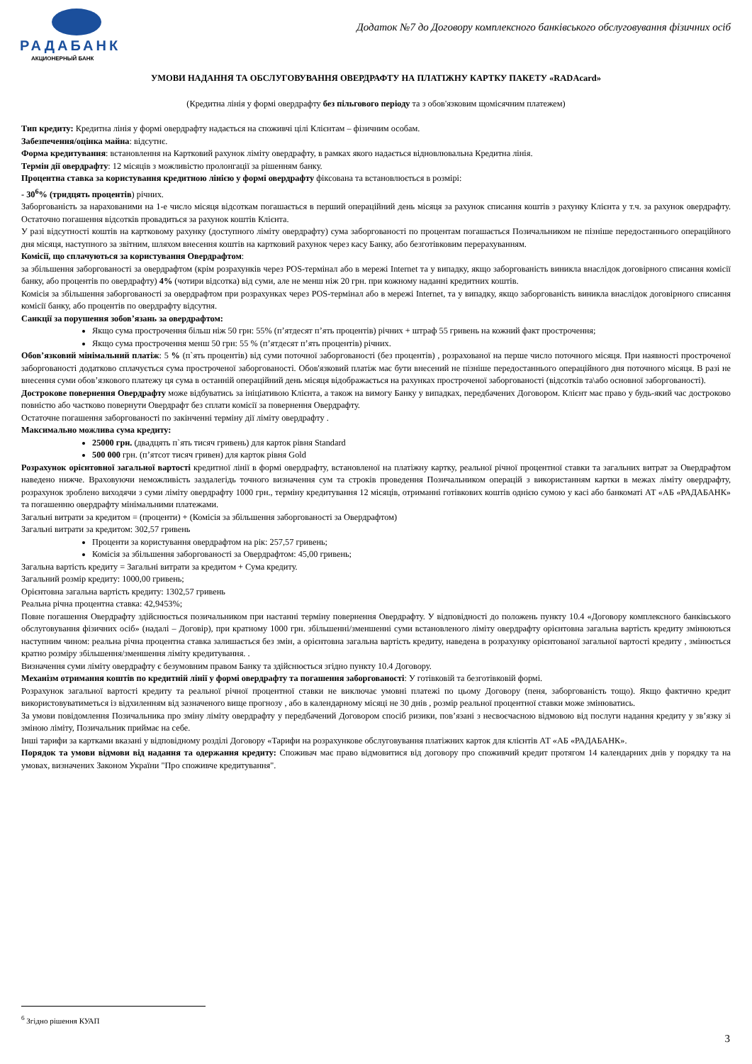РАДАБАНК
АКЦИОНЕРНЫЙ БАНК
Додаток №7 до Договору комплексного банківського обслуговування фізичних осіб
УМОВИ НАДАННЯ ТА ОБСЛУГОВУВАННЯ ОВЕРДРАФТУ НА ПЛАТІЖНУ КАРТКУ ПАКЕТУ «RADAcard»
(Кредитна лінія у формі овердрафту без пільгового періоду та з обов'язковим щомісячним платежем)
Тип кредиту: Кредитна лінія у формі овердрафту надається на споживчі цілі Клієнтам – фізичним особам.
Забезпечення/оцінка майна: відсутнє.
Форма кредитування: встановлення на Картковий рахунок ліміту овердрафту, в рамках якого надається відновлювальна Кредитна лінія.
Термін дії овердрафту: 12 місяців з можливістю пролонгації за рішенням банку.
Процентна ставка за користування кредитною лінією у формі овердрафту фіксована та встановлюється в розмірі:
- 30<sup>6</sup>% (тридцять процентів) річних.
Заборгованість за нарахованими на 1-е число місяця відсоткам погашається в перший операційний день місяця за рахунок списання коштів з рахунку Клієнта у т.ч. за рахунок овердрафту. Остаточно погашення відсотків провадиться за рахунок коштів Клієнта.
У разі відсутності коштів на картковому рахунку (доступного ліміту овердрафту) сума заборгованості по процентам погашається Позичальником не пізніше передостаннього операційного дня місяця, наступного за звітним, шляхом внесення коштів на картковий рахунок через касу Банку, або безготівковим перерахуванням.
Комісії, що сплачуються за користування Овердрафтом:
за збільшення заборгованості за овердрафтом (крім розрахунків через POS-термінал або в мережі Internet та у випадку, якщо заборгованість виникла внаслідок договірного списання комісії банку, або процентів по овердрафту) 4% (чотири відсотка) від суми, але не менш ніж 20 грн. при кожному наданні кредитних коштів.
Комісія за збільшення заборгованості за овердрафтом при розрахунках через POS-термінал або в мережі Internet, та у випадку, якщо заборгованість виникла внаслідок договірного списання комісії банку, або процентів по овердрафту відсутня.
Санкції за порушення зобов’язань за овердрафтом:
Якщо сума прострочення більш ніж 50 грн: 55% (п’ятдесят п’ять процентів) річних + штраф 55 гривень на кожний факт прострочення;
Якщо сума прострочення менш 50 грн: 55 % (п’ятдесят п’ять процентів) річних.
Обов’язковий мінімальний платіж: 5 % (п`ять процентів) від суми поточної заборгованості (без процентів) , розрахованої на перше число поточного місяця. При наявності простроченої заборгованості додатково сплачується сума простроченої заборгованості. Обов'язковий платіж має бути внесений не пізніше передостаннього операційного дня поточного місяця. В разі не внесення суми обов’язкового платежу ця сума в останній операційний день місяця відображається на рахунках простроченої заборгованості (відсотків та\або основної заборгованості).
Дострокове повернення Овердрафту може відбуватись за ініціативою Клієнта, а також на вимогу Банку у випадках, передбачених Договором. Клієнт має право у будь-який час достроково повністю або частково повернути Овердрафт без сплати комісії за повернення Овердрафту.
Остаточне погашення заборгованості по закінченні терміну дії ліміту овердрафту .
Максимально можлива сума кредиту:
25000 грн. (двадцять п`ять тисяч гривень) для карток рівня Standard
500 000 грн. (п’ятсот тисяч гривен) для карток рівня Gold
Розрахунок орієнтовної загальної вартості кредитної лінії в формі овердрафту, встановленої на платіжну картку, реальної річної процентної ставки та загальних витрат за Овердрафтом наведено нижче. Враховуючи неможливість заздалегідь точного визначення сум та строків проведення Позичальником операцій з використанням картки в межах ліміту овердрафту, розрахунок зроблено виходячи з суми ліміту овердрафту 1000 грн., терміну кредитування 12 місяців, отриманні готівкових коштів однією сумою у касі або банкоматі АТ «АБ «РАДАБАНК» та погашенню овердрафту мінімальними платежами.
Загальні витрати за кредитом = (проценти) + (Комісія за збільшення заборгованості за Овердрафтом)
Загальні витрати за кредитом: 302,57 гривень
Проценти за користування овердрафтом на рік: 257,57 гривень;
Комісія за збільшення заборгованості за Овердрафтом: 45,00 гривень;
Загальна вартість кредиту = Загальні витрати за кредитом + Сума кредиту.
Загальний розмір кредиту: 1000,00 гривень;
Орієнтовна загальна вартість кредиту: 1302,57 гривень
Реальна річна процентна ставка: 42,9453%;
Повне погашення Овердрафту здійснюється позичальником при настанні терміну повернення Овердрафту. У відповідності до положень пункту 10.4 «Договору комплексного банківського обслуговування фізичних осіб» (надалі – Договір), при кратному 1000 грн. збільшенні/зменшенні суми встановленого ліміту овердрафту орієнтовна загальна вартість кредиту змінюються наступним чином: реальна річна процентна ставка залишається без змін, а орієнтовна загальна вартість кредиту, наведена в розрахунку орієнтованої загальної вартості кредиту , змінюється кратно розміру збільшення/зменшення ліміту кредитування. .
Визначення суми ліміту овердрафту є безумовним правом Банку та здійснюється згідно пункту 10.4 Договору.
Механізм отримання коштів по кредитній лінії у формі овердрафту та погашення заборгованості: У готівковій та безготівковій формі.
Розрахунок загальної вартості кредиту та реальної річної процентної ставки не виключає умовні платежі по цьому Договору (пеня, заборгованість тощо). Якщо фактично кредит використовуватиметься із відхиленням від зазначеного вище прогнозу , або в календарному місяці не 30 днів , розмір реальної процентної ставки може змінюватись.
За умови повідомлення Позичальника про зміну ліміту овердрафту у передбачений Договором спосіб ризики, пов’язані з несвоєчасною відмовою від послуги надання кредиту у зв’язку зі зміною ліміту, Позичальник приймає на себе.
Інші тарифи за картками вказані у відповідному розділі Договору «Тарифи на розрахункове обслуговування платіжних карток для клієнтів АТ «АБ «РАДАБАНК».
Порядок та умови відмови від надання та одержання кредиту: Споживач має право відмовитися від договору про споживчий кредит протягом 14 календарних днів у порядку та на умовах, визначених Законом України "Про споживче кредитування".
<sup>6</sup> Згідно рішення КУАП
3